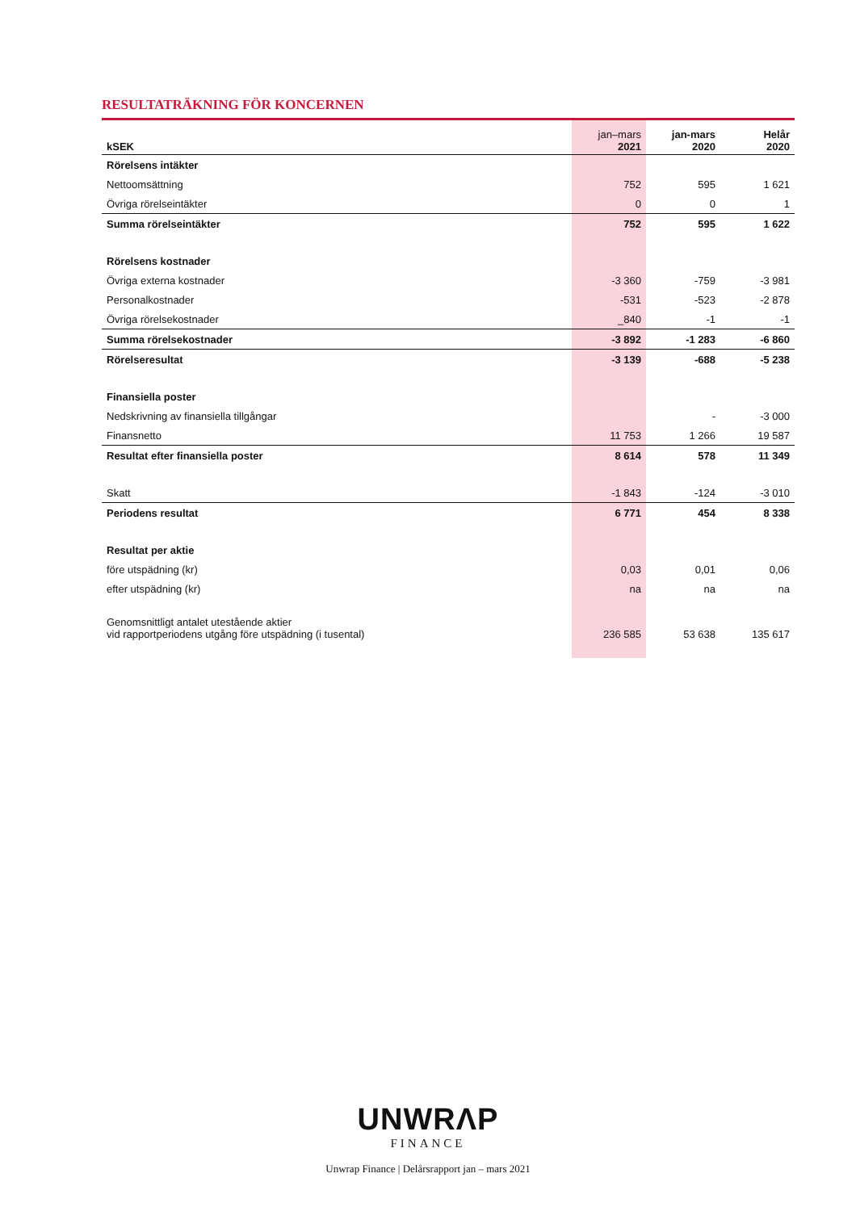RESULTATRÄKNING FÖR KONCERNEN
| kSEK | jan–mars 2021 | jan-mars 2020 | Helår 2020 |
| --- | --- | --- | --- |
| Rörelsens intäkter | | | |
| Nettoomsättning | 752 | 595 | 1 621 |
| Övriga rörelseintäkter | 0 | 0 | 1 |
| Summa rörelseintäkter | 752 | 595 | 1 622 |
| Rörelsens kostnader | | | |
| Övriga externa kostnader | -3 360 | -759 | -3 981 |
| Personalkostnader | -531 | -523 | -2 878 |
| Övriga rörelsekostnader | _840 | -1 | -1 |
| Summa rörelsekostnader | -3 892 | -1 283 | -6 860 |
| Rörelseresultat | -3 139 | -688 | -5 238 |
| Finansiella poster | | | |
| Nedskrivning av finansiella tillgångar | | - | -3 000 |
| Finansnetto | 11 753 | 1 266 | 19 587 |
| Resultat efter finansiella poster | 8 614 | 578 | 11 349 |
| Skatt | -1 843 | -124 | -3 010 |
| Periodens resultat | 6 771 | 454 | 8 338 |
| Resultat per aktie | | | |
| före utspädning (kr) | 0,03 | 0,01 | 0,06 |
| efter utspädning (kr) | na | na | na |
| Genomsnittligt antalet utestående aktier vid rapportperiodens utgång före utspädning (i tusental) | 236 585 | 53 638 | 135 617 |
UNWRΛP
FINANCE
Unwrap Finance | Delårsrapport jan – mars 2021